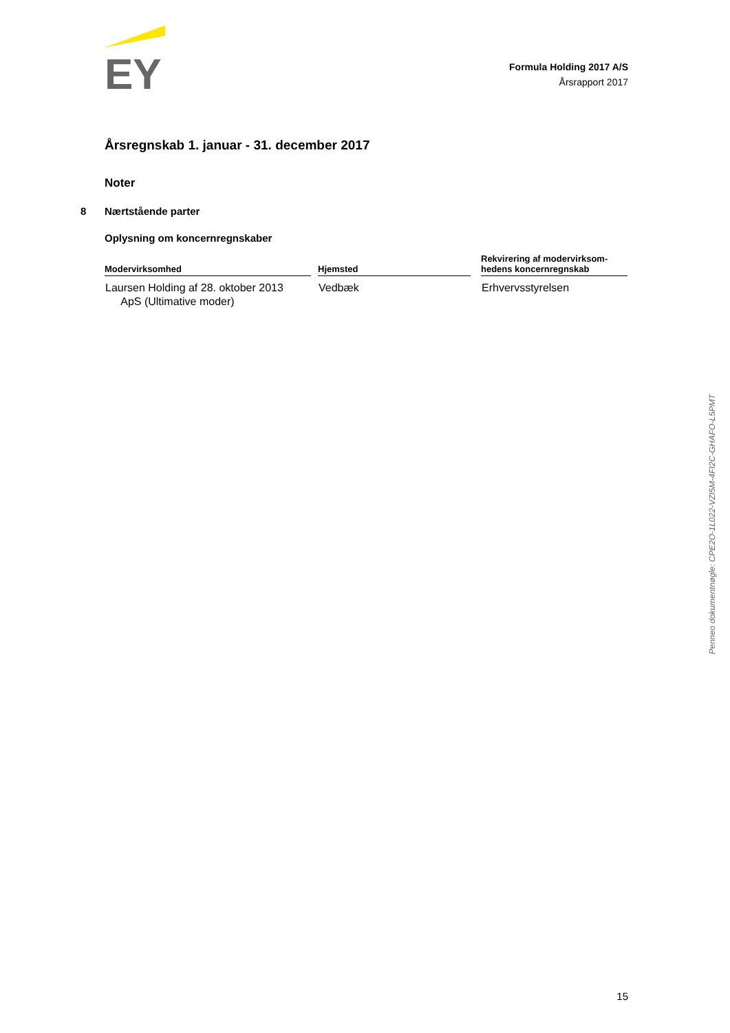EY
Formula Holding 2017 A/S
Årsrapport 2017
Årsregnskab 1. januar - 31. december 2017
Noter
8 Nærtstående parter
Oplysning om koncernregnskaber
| Modervirksomhed | | Hjemsted | | Rekvirering af modervirksom- hedens koncernregnskab |
| --- | --- | --- | --- | --- |
| Laursen Holding af 28. oktober 2013 ApS (Ultimative moder) | | Vedbæk | | Erhvervsstyrelsen |
Penneo dokumentnøgle: CPE2O-1L022-VZI5M-4FI2C-GHAFO-L5PMT
15